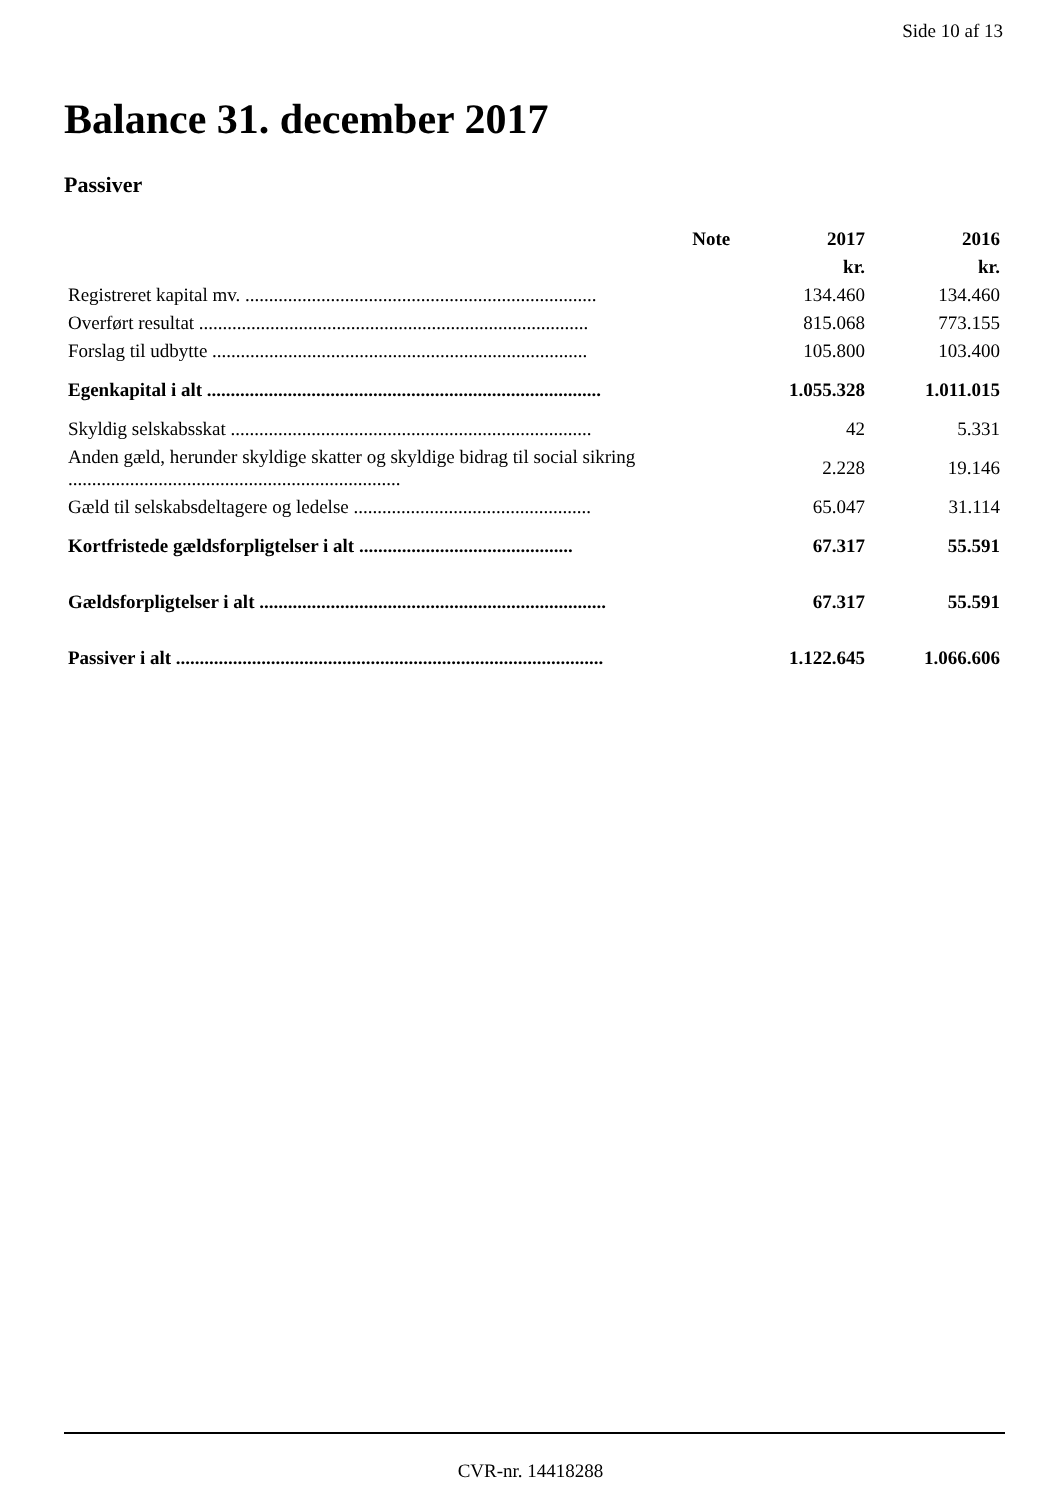Side 10 af 13
Balance 31. december 2017
Passiver
| | Note | 2017 | 2016 |
| --- | --- | --- | --- |
| | | kr. | kr. |
| Registreret kapital mv. .......................................................................... | | 134.460 | 134.460 |
| Overført resultat .................................................................................. | | 815.068 | 773.155 |
| Forslag til udbytte ............................................................................... | | 105.800 | 103.400 |
| Egenkapital i alt ................................................................................... | | 1.055.328 | 1.011.015 |
| Skyldig selskabsskat ............................................................................ | | 42 | 5.331 |
| Anden gæld, herunder skyldige skatter og skyldige bidrag til social sikring ...................................................................... | | 2.228 | 19.146 |
| Gæld til selskabsdeltagere og ledelse .................................................. | | 65.047 | 31.114 |
| Kortfristede gældsforpligtelser i alt ............................................. | | 67.317 | 55.591 |
| Gældsforpligtelser i alt ......................................................................... | | 67.317 | 55.591 |
| Passiver i alt .......................................................................................... | | 1.122.645 | 1.066.606 |
CVR-nr. 14418288